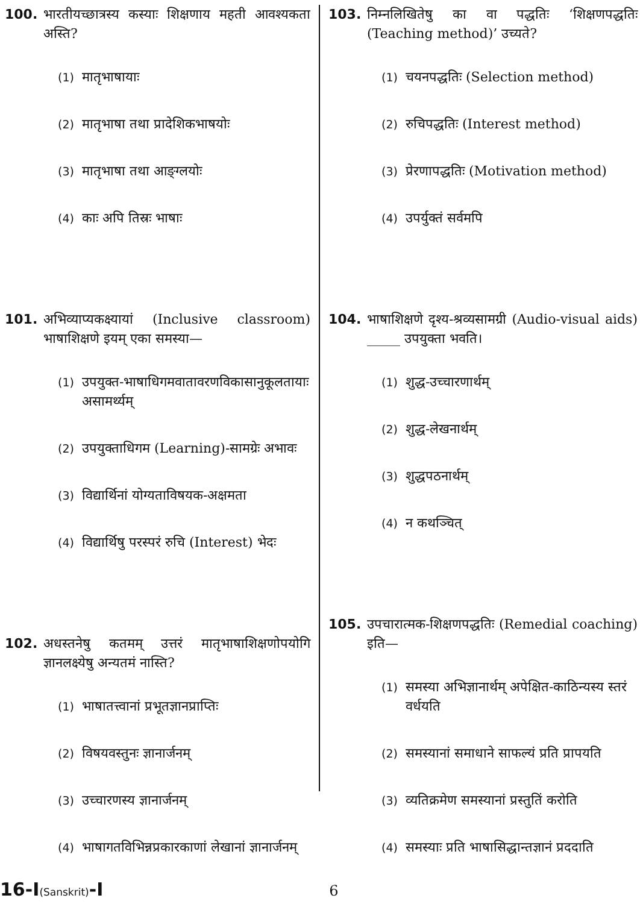100. भारतीयच्छात्रस्य कस्याः शिक्षणाय महती आवश्यकता अस्ति?
(1) मातृभाषायाः
(2) मातृभाषा तथा प्रादेशिकभाषयोः
(3) मातृभाषा तथा आङ्ग्लयोः
(4) काः अपि तिस्रः भाषाः
101. अभिव्याप्यकक्ष्यायां (Inclusive classroom) भाषाशिक्षणे इयम् एका समस्या—
(1) उपयुक्त-भाषाधिगमवातावरणविकासानुकूलतायाः असामर्थ्यम्
(2) उपयुक्ताधिगम (Learning)-सामग्रेः अभावः
(3) विद्यार्थिनां योग्यताविषयक-अक्षमता
(4) विद्यार्थिषु परस्परं रुचि (Interest) भेदः
102. अधस्तनेषु कतमम् उत्तरं मातृभाषाशिक्षणोपयोगि ज्ञानलक्ष्येषु अन्यतमं नास्ति?
(1) भाषातत्त्वानां प्रभूतज्ञानप्राप्तिः
(2) विषयवस्तुनः ज्ञानार्जनम्
(3) उच्चारणस्य ज्ञानार्जनम्
(4) भाषागतविभिन्नप्रकारकाणां लेखानां ज्ञानार्जनम्
103. निम्नलिखितेषु का वा पद्धतिः ‘शिक्षणपद्धतिः (Teaching method)’ उच्यते?
(1) चयनपद्धतिः (Selection method)
(2) रुचिपद्धतिः (Interest method)
(3) प्रेरणापद्धतिः (Motivation method)
(4) उपर्युक्तं सर्वमपि
104. भाषाशिक्षणे दृश्य-श्रव्यसामग्री (Audio-visual aids) _____ उपयुक्ता भवति।
(1) शुद्ध-उच्चारणार्थम्
(2) शुद्ध-लेखनार्थम्
(3) शुद्धपठनार्थम्
(4) न कथञ्चित्
105. उपचारात्मक-शिक्षणपद्धतिः (Remedial coaching) इति—
(1) समस्या अभिज्ञानार्थम् अपेक्षित-काठिन्यस्य स्तरं वर्धयति
(2) समस्यानां समाधाने साफल्यं प्रति प्रापयति
(3) व्यतिक्रमेण समस्यानां प्रस्तुतिं करोति
(4) समस्याः प्रति भाषासिद्धान्तज्ञानं प्रददाति
16-I(Sanskrit)-I 6